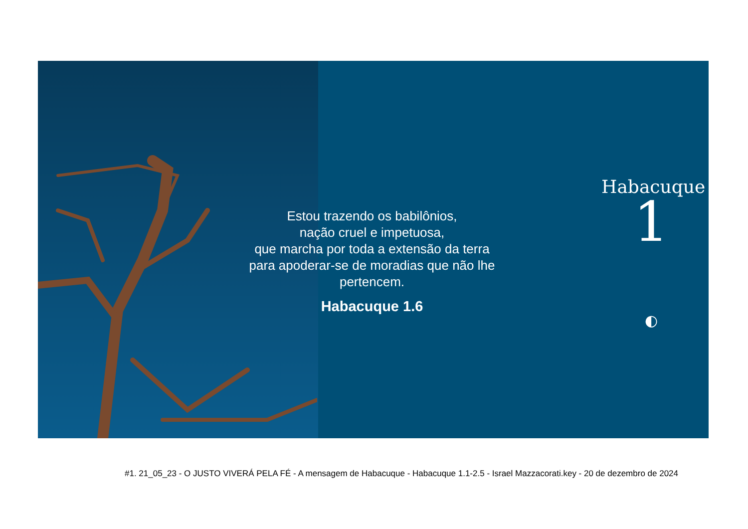Estou trazendo os babilônios,
nação cruel e impetuosa,
que marcha por toda a extensão da terra
para apoderar-se de moradias que não lhe
pertencem.
Habacuque 1.6
Habacuque
1
◐
#1. 21_05_23 - O JUSTO VIVERÁ PELA FÉ - A mensagem de Habacuque - Habacuque 1.1-2.5 - Israel Mazzacorati.key - 20 de dezembro de 2024